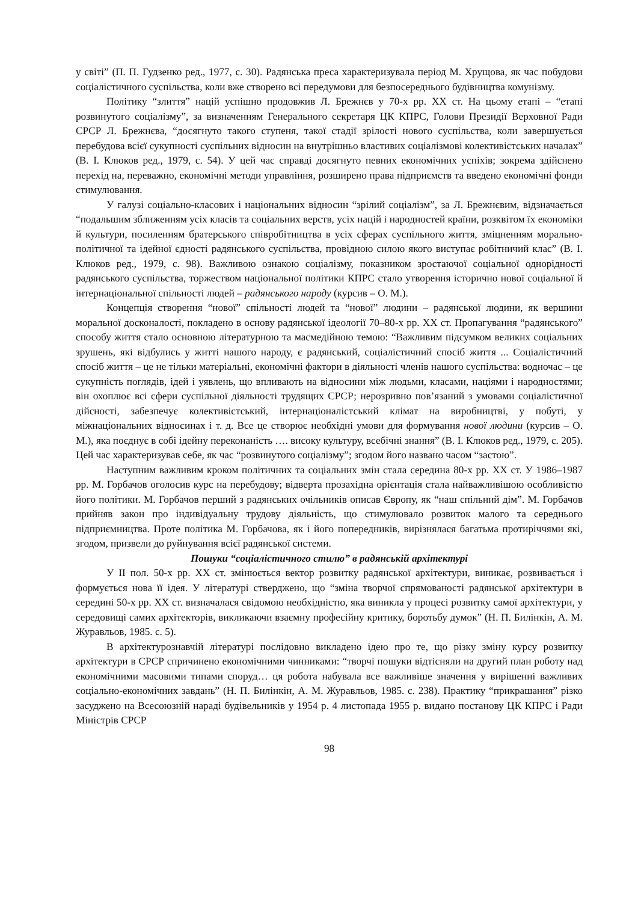у світі” (П. П. Гудзенко ред., 1977, с. 30). Радянська преса характеризувала період М. Хрущова, як час побудови соціалістичного суспільства, коли вже створено всі передумови для безпосереднього будівництва комунізму.
Політику “злиття” націй успішно продовжив Л. Брежнєв у 70-х рр. XX ст. На цьому етапі – “етапі розвинутого соціалізму”, за визначенням Генерального секретаря ЦК КПРС, Голови Президії Верховної Ради СРСР Л. Брежнєва, “досягнуто такого ступеня, такої стадії зрілості нового суспільства, коли завершується перебудова всієї сукупності суспільних відносин на внутрішньо властивих соціалізмові колективістських началах” (В. І. Клюков ред., 1979, с. 54). У цей час справді досягнуто певних економічних успіхів; зокрема здійснено перехід на, переважно, економічні методи управління, розширено права підприємств та введено економічні фонди стимулювання.
У галузі соціально-класових і національних відносин “зрілий соціалізм”, за Л. Брежнєвим, відзначається “подальшим зближенням усіх класів та соціальних верств, усіх націй і народностей країни, розквітом їх економіки й культури, посиленням братерського співробітництва в усіх сферах суспільного життя, зміцненням морально-політичної та ідейної єдності радянського суспільства, провідною силою якого виступає робітничий клас” (В. І. Клюков ред., 1979, с. 98). Важливою ознакою соціалізму, показником зростаючої соціальної однорідності радянського суспільства, торжеством національної політики КПРС стало утворення історично нової соціальної й інтернаціональної спільності людей – радянського народу (курсив – О. М.).
Концепція створення “нової” спільності людей та “нової” людини – радянської людини, як вершини моральної досконалості, покладено в основу радянської ідеології 70–80-х рр. XX ст. Пропагування “радянського” способу життя стало основною літературною та масмедійною темою: “Важливим підсумком великих соціальних зрушень, які відбулись у житті нашого народу, є радянський, соціалістичний спосіб життя ... Соціалістичний спосіб життя – це не тільки матеріальні, економічні фактори в діяльності членів нашого суспільства: водночас – це сукупність поглядів, ідей і уявлень, що впливають на відносини між людьми, класами, націями і народностями; він охоплює всі сфери суспільної діяльності трудящих СРСР; нерозривно пов’язаний з умовами соціалістичної дійсності, забезпечує колективістський, інтернаціоналістський клімат на виробництві, у побуті, у міжнаціональних відносинах і т. д. Все це створює необхідні умови для формування нової людини (курсив – О. М.), яка поєднує в собі ідейну переконаність …. високу культуру, всебічні знання” (В. І. Клюков ред., 1979, с. 205). Цей час характеризував себе, як час “розвинутого соціалізму”; згодом його названо часом “застою”.
Наступним важливим кроком політичних та соціальних змін стала середина 80-х рр. XX ст. У 1986–1987 рр. М. Горбачов оголосив курс на перебудову; відверта прозахідна орієнтація стала найважливішою особливістю його політики. М. Горбачов перший з радянських очільників описав Європу, як “наш спільний дім”. М. Горбачов прийняв закон про індивідуальну трудову діяльність, що стимулювало розвиток малого та середнього підприємництва. Проте політика М. Горбачова, як і його попередників, вирізнялася багатьма протиріччями які, згодом, призвели до руйнування всієї радянської системи.
Пошуки “соціалістичного стилю” в радянській архітектурі
У II пол. 50-х рр. XX ст. змінюється вектор розвитку радянської архітектури, виникає, розвивається і формується нова її ідея. У літературі стверджено, що “зміна творчої спрямованості радянської архітектури в середині 50-х рр. XX ст. визначалася свідомою необхідністю, яка виникла у процесі розвитку самої архітектури, у середовищі самих архітекторів, викликаючи взаємну професійну критику, боротьбу думок” (Н. П. Билінкін, А. М. Журавльов, 1985. с. 5).
В архітектурознавчій літературі послідовно викладено ідею про те, що різку зміну курсу розвитку архітектури в СРСР спричинено економічними чинниками: “творчі пошуки відтісняли на другий план роботу над економічними масовими типами споруд… ця робота набувала все важливіше значення у вирішенні важливих соціально-економічних завдань” (Н. П. Билінкін, А. М. Журавльов, 1985. с. 238). Практику “прикрашання” різко засуджено на Всесоюзній нараді будівельників у 1954 р. 4 листопада 1955 р. видано постанову ЦК КПРС і Ради Міністрів СРСР
98